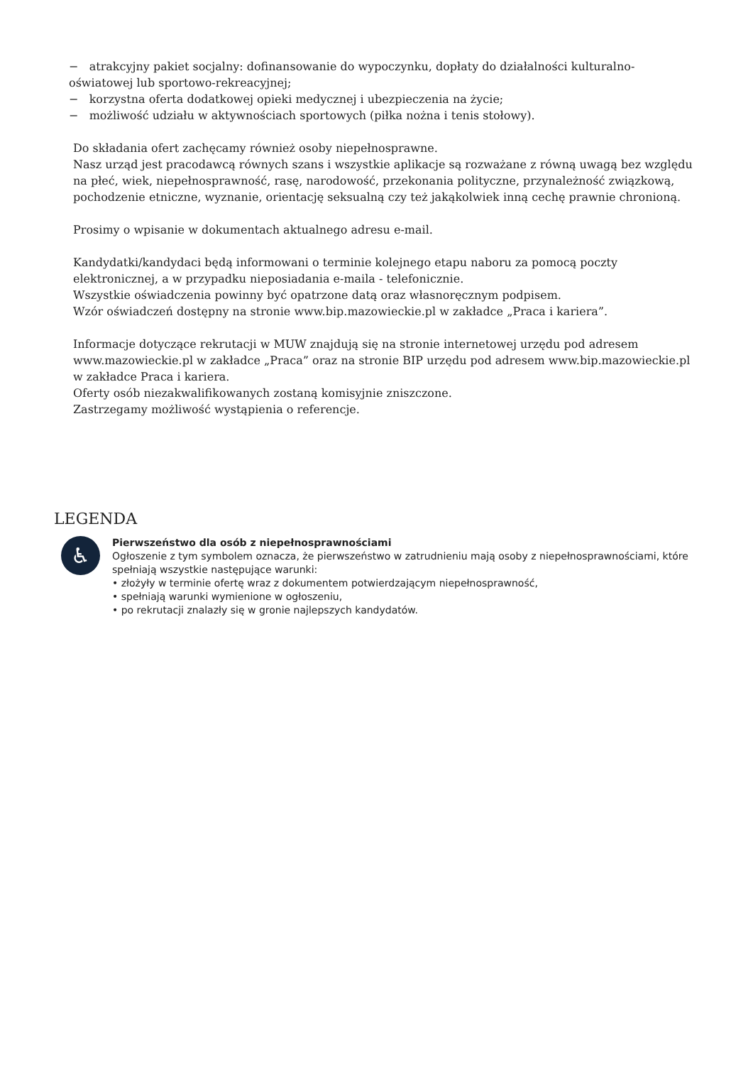− atrakcyjny pakiet socjalny: dofinansowanie do wypoczynku, dopłaty do działalności kulturalno-oświatowej lub sportowo-rekreacyjnej;
− korzystna oferta dodatkowej opieki medycznej i ubezpieczenia na życie;
− możliwość udziału w aktywnościach sportowych (piłka nożna i tenis stołowy).
Do składania ofert zachęcamy również osoby niepełnosprawne.
Nasz urząd jest pracodawcą równych szans i wszystkie aplikacje są rozważane z równą uwagą bez względu na płeć, wiek, niepełnosprawność, rasę, narodowość, przekonania polityczne, przynależność związkową, pochodzenie etniczne, wyznanie, orientację seksualną czy też jakąkolwiek inną cechę prawnie chronioną.
Prosimy o wpisanie w dokumentach aktualnego adresu e-mail.
Kandydatki/kandydaci będą informowani o terminie kolejnego etapu naboru za pomocą poczty elektronicznej, a w przypadku nieposiadania e-maila - telefonicznie.
Wszystkie oświadczenia powinny być opatrzone datą oraz własnoręcznym podpisem.
Wzór oświadczeń dostępny na stronie www.bip.mazowieckie.pl w zakładce „Praca i kariera”.
Informacje dotyczące rekrutacji w MUW znajdują się na stronie internetowej urzędu pod adresem www.mazowieckie.pl w zakładce „Praca” oraz na stronie BIP urzędu pod adresem www.bip.mazowieckie.pl w zakładce Praca i kariera.
Oferty osób niezakwalifikowanych zostaną komisyjnie zniszczone.
Zastrzegamy możliwość wystąpienia o referencje.
LEGENDA
♿
Pierwszeństwo dla osób z niepełnosprawnościami
Ogłoszenie z tym symbolem oznacza, że pierwszeństwo w zatrudnieniu mają osoby z niepełnosprawnościami, które spełniają wszystkie następujące warunki:
• złożyły w terminie ofertę wraz z dokumentem potwierdzającym niepełnosprawność,
• spełniają warunki wymienione w ogłoszeniu,
• po rekrutacji znalazły się w gronie najlepszych kandydatów.